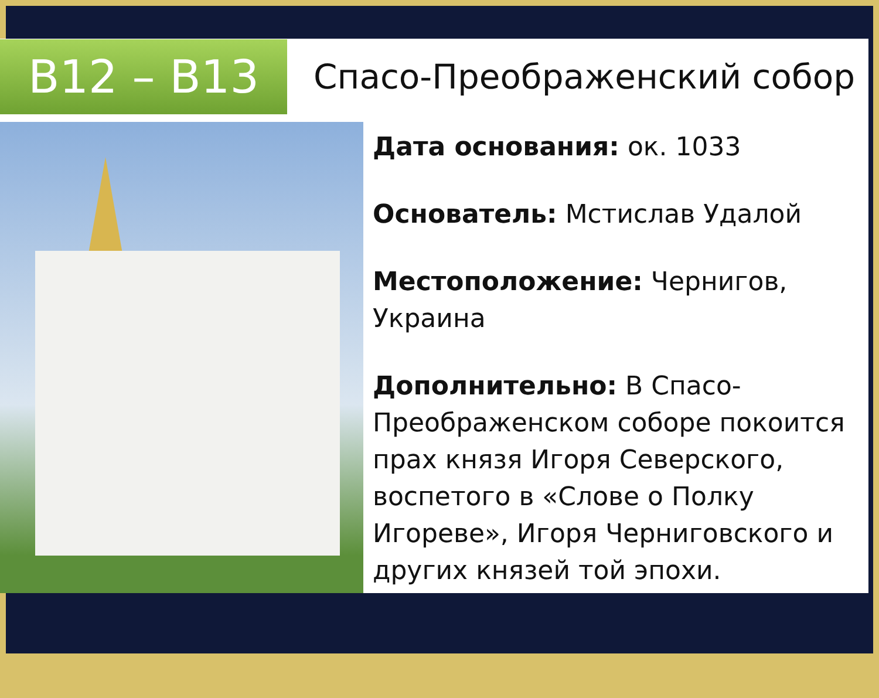B12 – B13
Спасо-Преображенский собор
Дата основания: ок. 1033
Основатель: Мстислав Удалой
Местоположение: Чернигов, Украина
Дополнительно: В Спасо-Преображенском соборе покоится прах князя Игоря Северского, воспетого в «Слове о Полку Игореве», Игоря Черниговского и других князей той эпохи.